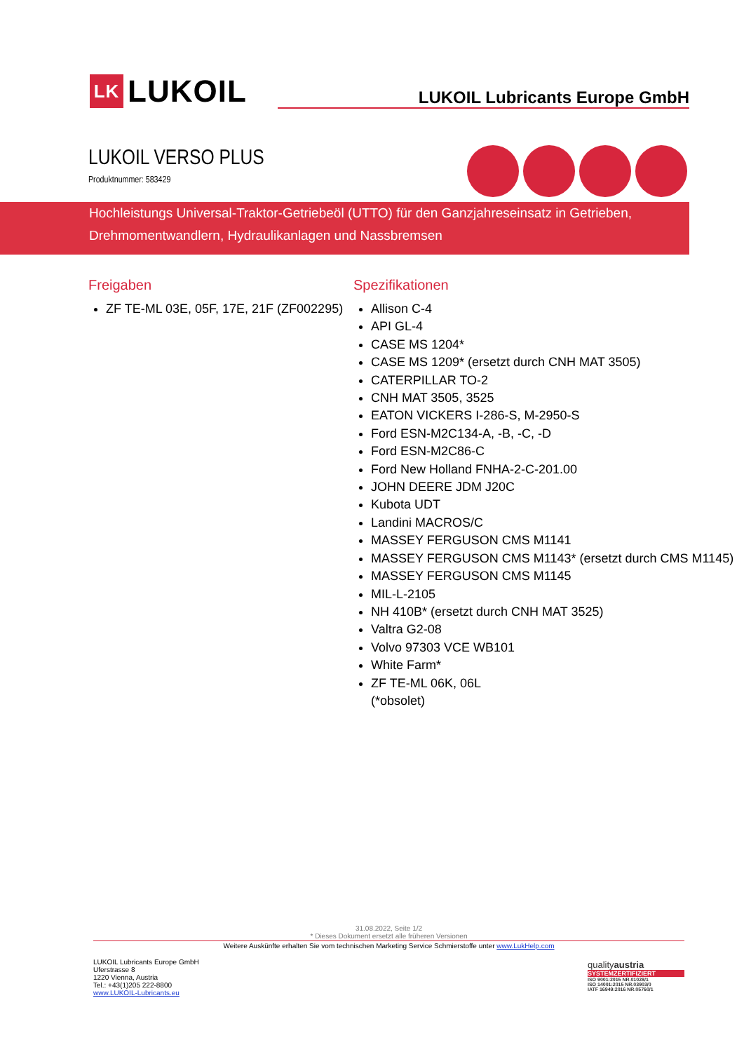LK LUKOIL
LUKOIL Lubricants Europe GmbH
LUKOIL VERSO PLUS
Produktnummer: 583429
Hochleistungs Universal-Traktor-Getriebeöl (UTTO) für den Ganzjahreseinsatz in Getrieben, Drehmomentwandlern, Hydraulikanlagen und Nassbremsen
Freigaben
ZF TE-ML 03E, 05F, 17E, 21F (ZF002295)
Spezifikationen
Allison C-4
API GL-4
CASE MS 1204*
CASE MS 1209* (ersetzt durch CNH MAT 3505)
CATERPILLAR TO-2
CNH MAT 3505, 3525
EATON VICKERS I-286-S, M-2950-S
Ford ESN-M2C134-A, -B, -C, -D
Ford ESN-M2C86-C
Ford New Holland FNHA-2-C-201.00
JOHN DEERE JDM J20C
Kubota UDT
Landini MACROS/C
MASSEY FERGUSON CMS M1141
MASSEY FERGUSON CMS M1143* (ersetzt durch CMS M1145)
MASSEY FERGUSON CMS M1145
MIL-L-2105
NH 410B* (ersetzt durch CNH MAT 3525)
Valtra G2-08
Volvo 97303 VCE WB101
White Farm*
ZF TE-ML 06K, 06L
(*obsolet)
31.08.2022, Seite 1/2
* Dieses Dokument ersetzt alle früheren Versionen
Weitere Auskünfte erhalten Sie vom technischen Marketing Service Schmierstoffe unter www.LukHelp.com
LUKOIL Lubricants Europe GmbH
Uferstrasse 8
1220 Vienna, Austria
Tel.: +43(1)205 222-8800
www.LUKOIL-Lubricants.eu
qualityaustria
SYSTEMZERTIFIZIERT
ISO 9001:2015 NR.01028/1
ISO 14001:2015 NR.03903/0
IATF 16949:2016 NR.05760/1